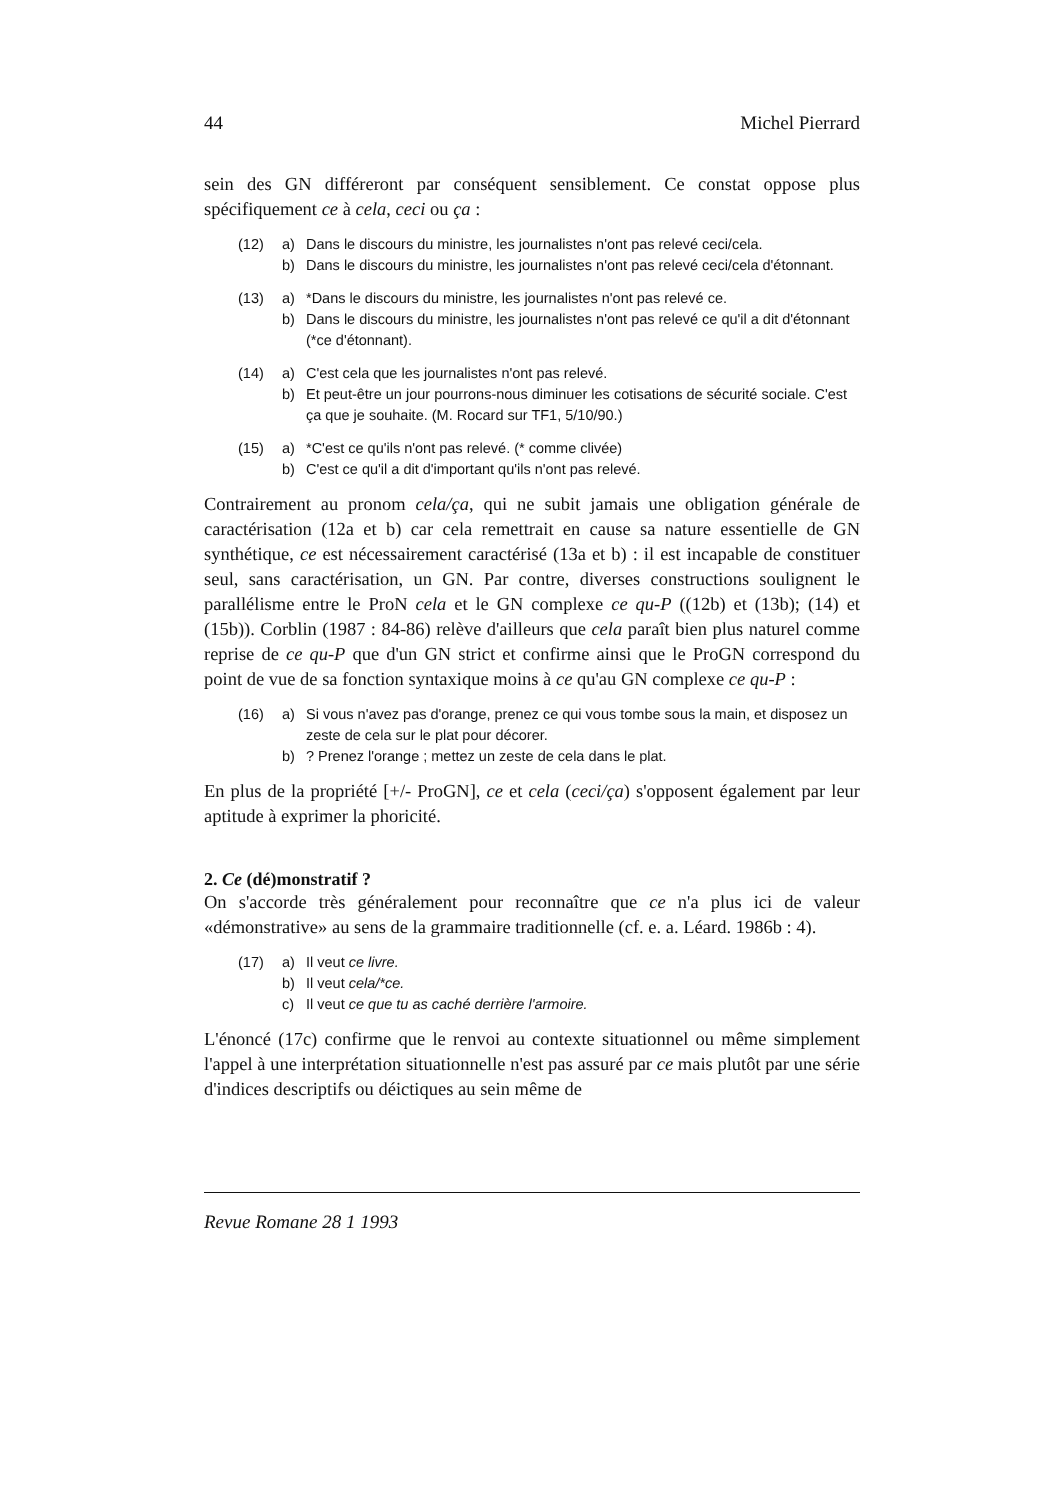44 Michel Pierrard
sein des GN différeront par conséquent sensiblement. Ce constat oppose plus spécifiquement ce à cela, ceci ou ça :
(12) a) Dans le discours du ministre, les journalistes n'ont pas relevé ceci/cela.
b) Dans le discours du ministre, les journalistes n'ont pas relevé ceci/cela d'étonnant.
(13) a) *Dans le discours du ministre, les journalistes n'ont pas relevé ce.
b) Dans le discours du ministre, les journalistes n'ont pas relevé ce qu'il a dit d'étonnant (*ce d'étonnant).
(14) a) C'est cela que les journalistes n'ont pas relevé.
b) Et peut-être un jour pourrons-nous diminuer les cotisations de sécurité sociale. C'est ça que je souhaite. (M. Rocard sur TF1, 5/10/90.)
(15) a) *C'est ce qu'ils n'ont pas relevé. (* comme clivée)
b) C'est ce qu'il a dit d'important qu'ils n'ont pas relevé.
Contrairement au pronom cela/ça, qui ne subit jamais une obligation générale de caractérisation (12a et b) car cela remettrait en cause sa nature essentielle de GN synthétique, ce est nécessairement caractérisé (13a et b) : il est incapable de constituer seul, sans caractérisation, un GN. Par contre, diverses constructions soulignent le parallélisme entre le ProN cela et le GN complexe ce qu-P ((12b) et (13b); (14) et (15b)). Corblin (1987 : 84-86) relève d'ailleurs que cela paraît bien plus naturel comme reprise de ce qu-P que d'un GN strict et confirme ainsi que le ProGN correspond du point de vue de sa fonction syntaxique moins à ce qu'au GN complexe ce qu-P :
(16) a) Si vous n'avez pas d'orange, prenez ce qui vous tombe sous la main, et disposez un zeste de cela sur le plat pour décorer.
b)? Prenez l'orange ; mettez un zeste de cela dans le plat.
En plus de la propriété [+/- ProGN], ce et cela (ceci/ça) s'opposent également par leur aptitude à exprimer la phoricité.
2. Ce (dé)monstratif ?
On s'accorde très généralement pour reconnaître que ce n'a plus ici de valeur «démonstrative» au sens de la grammaire traditionnelle (cf. e. a. Léard. 1986b : 4).
(17) a) Il veut ce livre.
b) Il veut cela/*ce.
c) Il veut ce que tu as caché derrière l'armoire.
L'énoncé (17c) confirme que le renvoi au contexte situationnel ou même simplement l'appel à une interprétation situationnelle n'est pas assuré par ce mais plutôt par une série d'indices descriptifs ou déictiques au sein même de
Revue Romane 28 1 1993